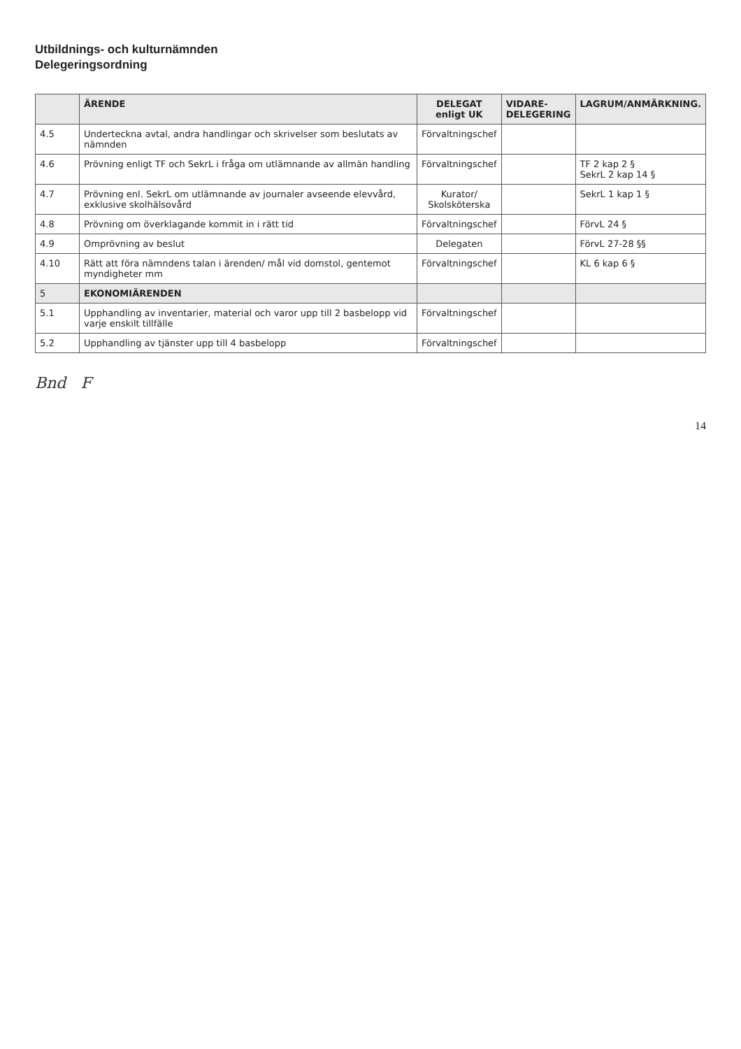Utbildnings- och kulturnämnden
Delegeringsordning
| | ÄRENDE | DELEGAT enligt UK | VIDARE- DELEGERING | LAGRUM/ANMÄRKNING. |
| --- | --- | --- | --- | --- |
| 4.5 | Underteckna avtal, andra handlingar och skrivelser som beslutats av nämnden | Förvaltningschef | | |
| 4.6 | Prövning enligt TF och SekrL i fråga om utlämnande av allmän handling | Förvaltningschef | | TF 2 kap 2 § SekrL 2 kap 14 § |
| 4.7 | Prövning enl. SekrL om utlämnande av journaler avseende elevvård, exklusive skolhälsovård | Kurator/ Skolsköterska | | SekrL 1 kap 1 § |
| 4.8 | Prövning om överklagande kommit in i rätt tid | Förvaltningschef | | FörvL 24 § |
| 4.9 | Omprövning av beslut | Delegaten | | FörvL 27-28 §§ |
| 4.10 | Rätt att föra nämndens talan i ärenden/ mål vid domstol, gentemot myndigheter mm | Förvaltningschef | | KL 6 kap 6 § |
| 5 | EKONOMIÄRENDEN | | | |
| 5.1 | Upphandling av inventarier, material och varor upp till 2 basbelopp vid varje enskilt tillfälle | Förvaltningschef | | |
| 5.2 | Upphandling av tjänster upp till 4 basbelopp | Förvaltningschef | | |
Bnd F
14